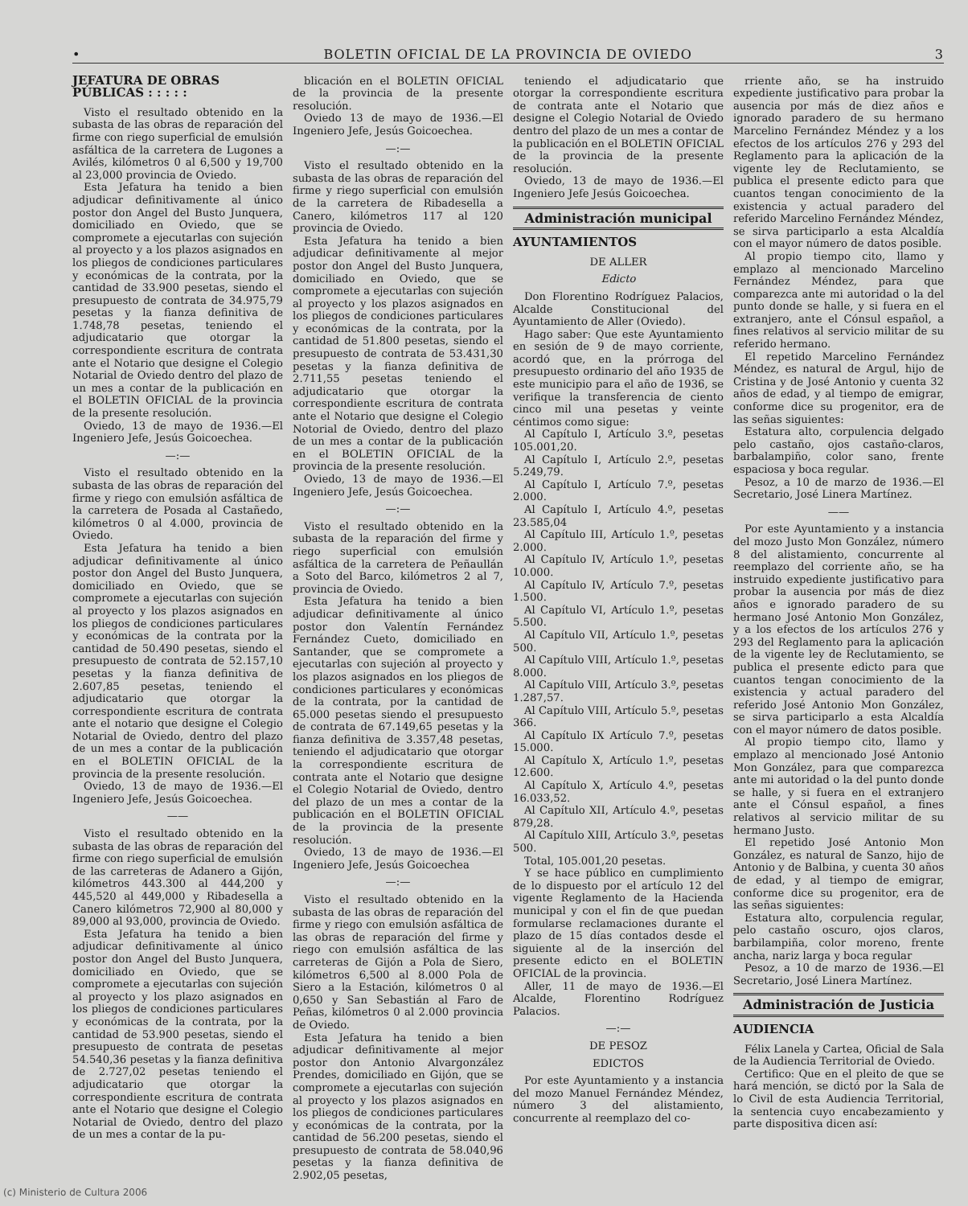• BOLETIN OFICIAL DE LA PROVINCIA DE OVIEDO 3
JEFATURA DE OBRAS PÚBLICAS : : : : :
Visto el resultado obtenido en la subasta de las obras de reparación del firme con riego superficial de emulsión asfáltica de la carretera de Lugones a Avilés, kilómetros 0 al 6,500 y 19,700 al 23,000 provincia de Oviedo.
Esta Jefatura ha tenido a bien adjudicar definitivamente al único postor don Angel del Busto Junquera, domiciliado en Oviedo, que se compromete a ejecutarlas con sujeción al proyecto y a los plazos asignados en los pliegos de condiciones particulares y económicas de la contrata, por la cantidad de 33.900 pesetas, siendo el presupuesto de contrata de 34.975,79 pesetas y la fianza definitiva de 1.748,78 pesetas, teniendo el adjudicatario que otorgar la correspondiente escritura de contrata ante el Notario que designe el Colegio Notarial de Oviedo dentro del plazo de un mes a contar de la publicación en el BOLETIN OFICIAL de la provincia de la presente resolución.
Oviedo, 13 de mayo de 1936.—El Ingeniero Jefe, Jesús Goicoechea.
—:—
Visto el resultado obtenido en la subasta de las obras de reparación del firme y riego con emulsión asfáltica de la carretera de Posada al Castañedo, kilómetros 0 al 4.000, provincia de Oviedo.
Esta Jefatura ha tenido a bien adjudicar definitivamente al único postor don Angel del Busto Junquera, domiciliado en Oviedo, que se compromete a ejecutarlas con sujeción al proyecto y los plazos asignados en los pliegos de condiciones particulares y económicas de la contrata por la cantidad de 50.490 pesetas, siendo el presupuesto de contrata de 52.157,10 pesetas y la fianza definitiva de 2.607,85 pesetas, teniendo el adjudicatario que otorgar la correspondiente escritura de contrata ante el notario que designe el Colegio Notarial de Oviedo, dentro del plazo de un mes a contar de la publicación en el BOLETIN OFICIAL de la provincia de la presente resolución.
Oviedo, 13 de mayo de 1936.—El Ingeniero Jefe, Jesús Goicoechea.
——
Visto el resultado obtenido en la subasta de las obras de reparación del firme con riego superficial de emulsión de las carreteras de Adanero a Gijón, kilómetros 443.300 al 444,200 y 445,520 al 449,000 y Ribadesella a Canero kilómetros 72,900 al 80,000 y 89,000 al 93,000, provincia de Oviedo.
Esta Jefatura ha tenido a bien adjudicar definitivamente al único postor don Angel del Busto Junquera, domiciliado en Oviedo, que se compromete a ejecutarlas con sujeción al proyecto y los plazo asignados en los pliegos de condiciones particulares y económicas de la contrata, por la cantidad de 53.900 pesetas, siendo el presupuesto de contrata de pesetas 54.540,36 pesetas y la fianza definitiva de 2.727,02 pesetas teniendo el adjudicatario que otorgar la correspondiente escritura de contrata ante el Notario que designe el Colegio Notarial de Oviedo, dentro del plazo de un mes a contar de la pu-
blicación en el BOLETIN OFICIAL de la provincia de la presente resolución.
Oviedo 13 de mayo de 1936.—El Ingeniero Jefe, Jesús Goicoechea.
—:—
Visto el resultado obtenido en la subasta de las obras de reparación del firme y riego superficial con emulsión de la carretera de Ribadesella a Canero, kilómetros 117 al 120 provincia de Oviedo.
Esta Jefatura ha tenido a bien adjudicar definitivamente al mejor postor don Angel del Busto Junquera, domiciliado en Oviedo, que se compromete a ejecutarlas con sujeción al proyecto y los plazos asignados en los pliegos de condiciones particulares y económicas de la contrata, por la cantidad de 51.800 pesetas, siendo el presupuesto de contrata de 53.431,30 pesetas y la fianza definitiva de 2.711,55 pesetas teniendo el adjudicatario que otorgar la correspondiente escritura de contrata ante el Notario que designe el Colegio Notorial de Oviedo, dentro del plazo de un mes a contar de la publicación en el BOLETIN OFICIAL de la provincia de la presente resolución.
Oviedo, 13 de mayo de 1936.—El Ingeniero Jefe, Jesús Goicoechea.
—:—
Visto el resultado obtenido en la subasta de la reparación del firme y riego superficial con emulsión asfáltica de la carretera de Peñaullán a Soto del Barco, kilómetros 2 al 7, provincia de Oviedo.
Esta Jefatura ha tenido a bien adjudicar definitivamente al único postor don Valentín Fernández Fernández Cueto, domiciliado en Santander, que se compromete a ejecutarlas con sujeción al proyecto y los plazos asignados en los pliegos de condiciones particulares y económicas de la contrata, por la cantidad de 65.000 pesetas siendo el presupuesto de contrata de 67.149,65 pesetas y la fianza definitiva de 3.357,48 pesetas, teniendo el adjudicatario que otorgar la correspondiente escritura de contrata ante el Notario que designe el Colegio Notarial de Oviedo, dentro del plazo de un mes a contar de la publicación en el BOLETIN OFICIAL de la provincia de la presente resolución.
Oviedo, 13 de mayo de 1936.—El Ingeniero Jefe, Jesús Goicoechea
—:—
Visto el resultado obtenido en la subasta de las obras de reparación del firme y riego con emulsión asfáltica de las obras de reparación del firme y riego con emulsión asfáltica de las carreteras de Gijón a Pola de Siero, kilómetros 6,500 al 8.000 Pola de Siero a la Estación, kilómetros 0 al 0,650 y San Sebastián al Faro de Peñas, kilómetros 0 al 2.000 provincia de Oviedo.
Esta Jefatura ha tenido a bien adjudicar definitivamente al mejor postor don Antonio Alvargonzález Prendes, domiciliado en Gijón, que se compromete a ejecutarlas con sujeción al proyecto y los plazos asignados en los pliegos de condiciones particulares y económicas de la contrata, por la cantidad de 56.200 pesetas, siendo el presupuesto de contrata de 58.040,96 pesetas y la fianza definitiva de 2.902,05 pesetas,
teniendo el adjudicatario que otorgar la correspondiente escritura de contrata ante el Notario que designe el Colegio Notarial de Oviedo dentro del plazo de un mes a contar de la publicación en el BOLETIN OFICIAL de la provincia de la presente resolución.
Oviedo, 13 de mayo de 1936.—El Ingeniero Jefe Jesús Goicoechea.
Administración municipal
AYUNTAMIENTOS
DE ALLER
Edicto
Don Florentino Rodríguez Palacios, Alcalde Constitucional del Ayuntamiento de Aller (Oviedo).
Hago saber: Que este Ayuntamiento en sesión de 9 de mayo corriente, acordó que, en la prórroga del presupuesto ordinario del año 1935 de este municipio para el año de 1936, se verifique la transferencia de ciento cinco mil una pesetas y veinte céntimos como sigue:
Al Capítulo I, Artículo 3.º, pesetas 105.001,20.
Al Capítulo I, Artículo 2.º, pesetas 5.249,79.
Al Capítulo I, Artículo 7.º, pesetas 2.000.
Al Capítulo I, Artículo 4.º, pesetas 23.585,04
Al Capítulo III, Artículo 1.º, pesetas 2.000.
Al Capítulo IV, Artículo 1.º, pesetas 10.000.
Al Capítulo IV, Artículo 7.º, pesetas 1.500.
Al Capítulo VI, Artículo 1.º, pesetas 5.500.
Al Capítulo VII, Artículo 1.º, pesetas 500.
Al Capítulo VIII, Artículo 1.º, pesetas 8.000.
Al Capítulo VIII, Artículo 3.º, pesetas 1.287,57.
Al Capítulo VIII, Artículo 5.º, pesetas 366.
Al Capítulo IX Artículo 7.º, pesetas 15.000.
Al Capítulo X, Artículo 1.º, pesetas 12.600.
Al Capítulo X, Artículo 4.º, pesetas 16.033,52.
Al Capítulo XII, Artículo 4.º, pesetas 879,28.
Al Capítulo XIII, Artículo 3.º, pesetas 500.
Total, 105.001,20 pesetas.
Y se hace público en cumplimiento de lo dispuesto por el artículo 12 del vigente Reglamento de la Hacienda municipal y con el fin de que puedan formularse reclamaciones durante el plazo de 15 días contados desde el siguiente al de la inserción del presente edicto en el BOLETIN OFICIAL de la provincia.
Aller, 11 de mayo de 1936.—El Alcalde, Florentino Rodríguez Palacios.
—:—
DE PESOZ
EDICTOS
Por este Ayuntamiento y a instancia del mozo Manuel Fernández Méndez, número 3 del alistamiento, concurrente al reemplazo del co-
rriente año, se ha instruido expediente justificativo para probar la ausencia por más de diez años e ignorado paradero de su hermano Marcelino Fernández Méndez y a los efectos de los artículos 276 y 293 del Reglamento para la aplicación de la vigente ley de Reclutamiento, se publica el presente edicto para que cuantos tengan conocimiento de la existencia y actual paradero del referido Marcelino Fernández Méndez, se sirva participarlo a esta Alcaldía con el mayor número de datos posible.
Al propio tiempo cito, llamo y emplazo al mencionado Marcelino Fernández Méndez, para que comparezca ante mi autoridad o la del punto donde se halle, y si fuera en el extranjero, ante el Cónsul español, a fines relativos al servicio militar de su referido hermano.
El repetido Marcelino Fernández Méndez, es natural de Argul, hijo de Cristina y de José Antonio y cuenta 32 años de edad, y al tiempo de emigrar, conforme dice su progenitor, era de las señas siguientes:
Estatura alto, corpulencia delgado pelo castaño, ojos castaño-claros, barbalampiño, color sano, frente espaciosa y boca regular.
Pesoz, a 10 de marzo de 1936.—El Secretario, José Linera Martínez.
——
Por este Ayuntamiento y a instancia del mozo Justo Mon González, número 8 del alistamiento, concurrente al reemplazo del corriente año, se ha instruido expediente justificativo para probar la ausencia por más de diez años e ignorado paradero de su hermano José Antonio Mon González, y a los efectos de los artículos 276 y 293 del Reglamento para la aplicación de la vigente ley de Reclutamiento, se publica el presente edicto para que cuantos tengan conocimiento de la existencia y actual paradero del referido José Antonio Mon González, se sirva participarlo a esta Alcaldía con el mayor número de datos posible.
Al propio tiempo cito, llamo y emplazo al mencionado José Antonio Mon González, para que comparezca ante mi autoridad o la del punto donde se halle, y si fuera en el extranjero ante el Cónsul español, a fines relativos al servicio militar de su hermano Justo.
El repetido José Antonio Mon González, es natural de Sanzo, hijo de Antonio y de Balbina, y cuenta 30 años de edad, y al tiempo de emigrar, conforme dice su progenitor, era de las señas siguientes:
Estatura alto, corpulencia regular, pelo castaño oscuro, ojos claros, barbilampiña, color moreno, frente ancha, nariz larga y boca regular
Pesoz, a 10 de marzo de 1936.—El Secretario, José Linera Martínez.
Administración de Justicia
AUDIENCIA
Félix Lanela y Cartea, Oficial de Sala de la Audiencia Territorial de Oviedo.
Certifico: Que en el pleito de que se hará mención, se dictó por la Sala de lo Civil de esta Audiencia Territorial, la sentencia cuyo encabezamiento y parte dispositiva dicen así:
(c) Ministerio de Cultura 2006